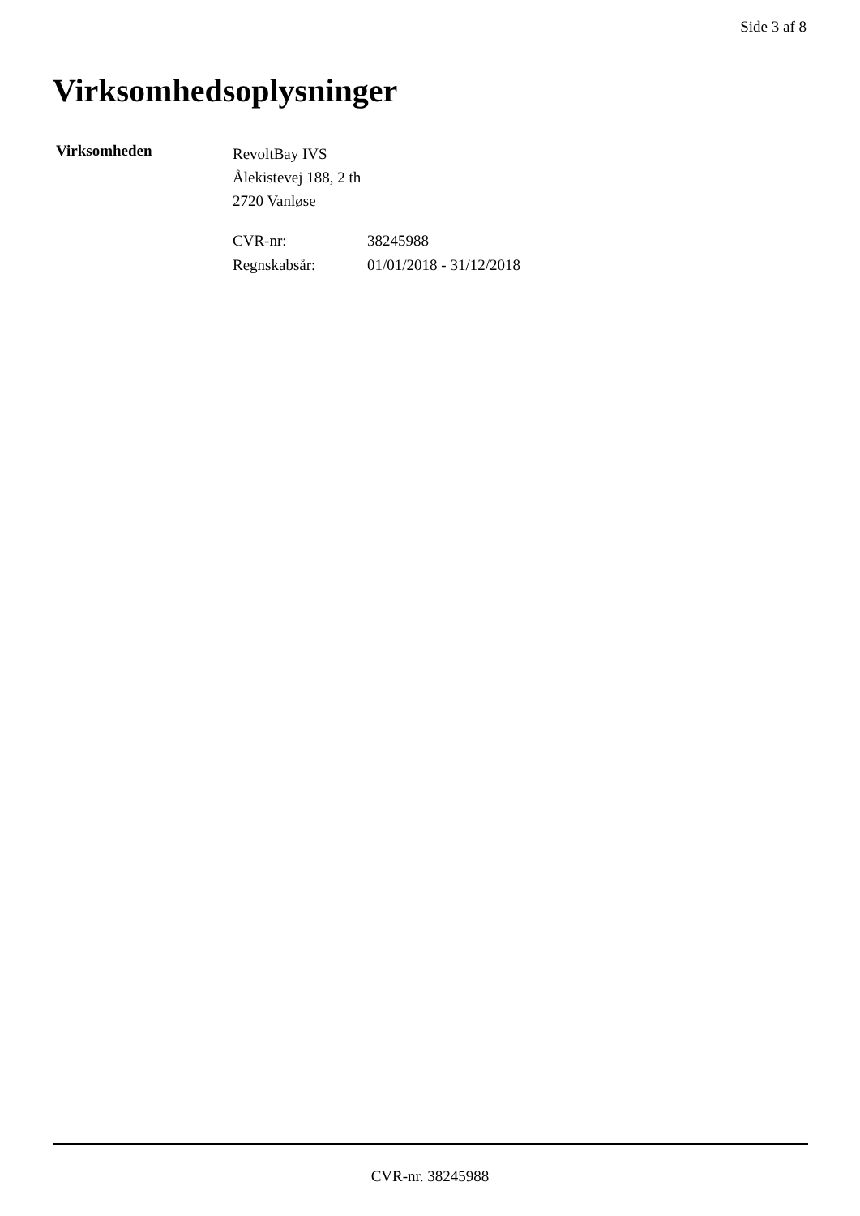Side 3 af 8
Virksomhedsoplysninger
Virksomheden
RevoltBay IVS
Ålekistevej 188, 2 th
2720 Vanløse
CVR-nr: 38245988
Regnskabsår: 01/01/2018 - 31/12/2018
CVR-nr. 38245988